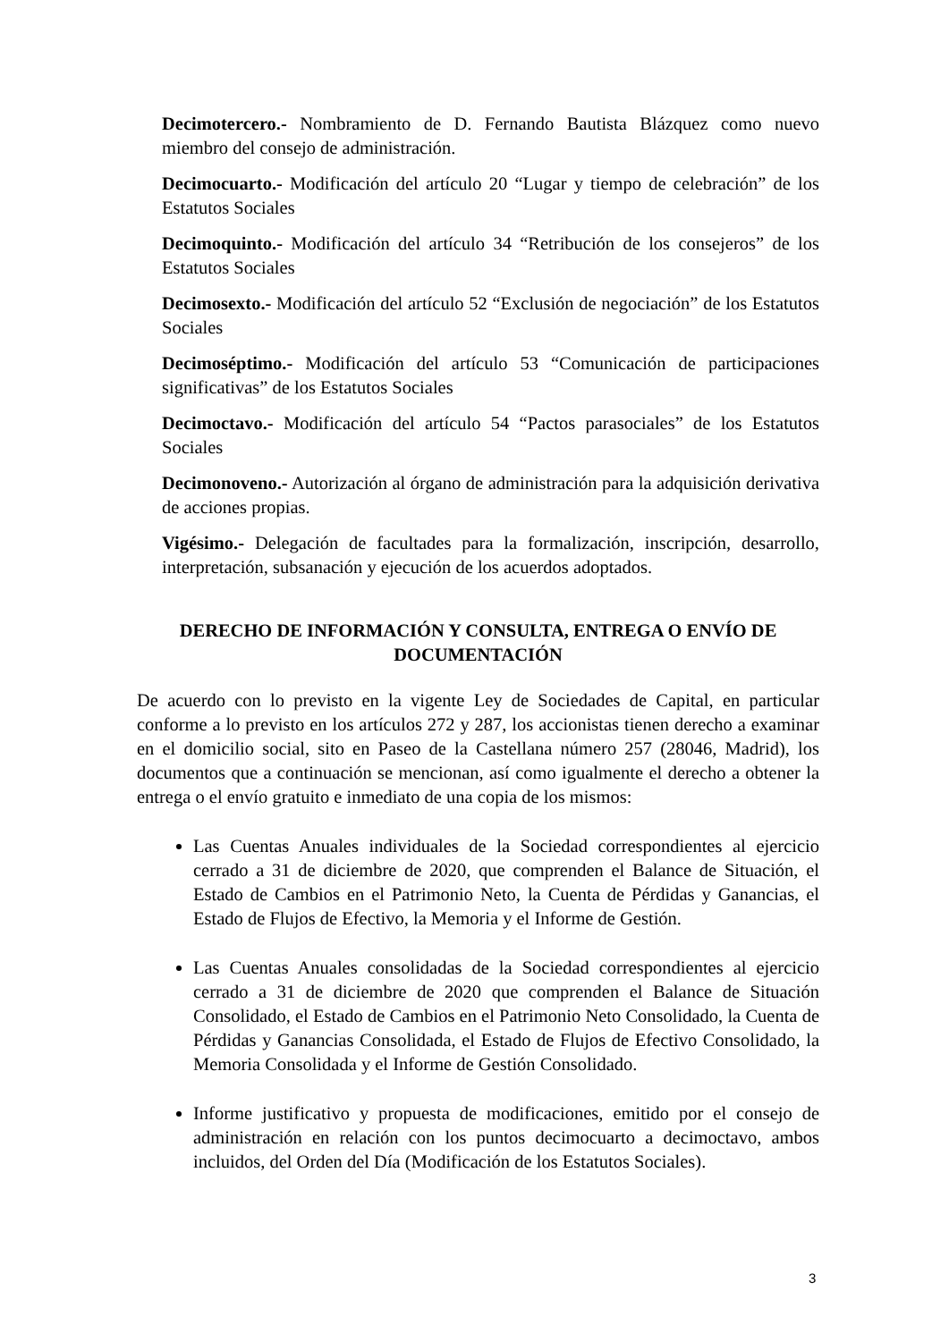Decimotercero.- Nombramiento de D. Fernando Bautista Blázquez como nuevo miembro del consejo de administración.
Decimocuarto.- Modificación del artículo 20 “Lugar y tiempo de celebración” de los Estatutos Sociales
Decimoquinto.- Modificación del artículo 34 “Retribución de los consejeros” de los Estatutos Sociales
Decimosexto.- Modificación del artículo 52 “Exclusión de negociación” de los Estatutos Sociales
Decimoséptimo.- Modificación del artículo 53 “Comunicación de participaciones significativas” de los Estatutos Sociales
Decimoctavo.- Modificación del artículo 54 “Pactos parasociales” de los Estatutos Sociales
Decimonoveno.- Autorización al órgano de administración para la adquisición derivativa de acciones propias.
Vigésimo.- Delegación de facultades para la formalización, inscripción, desarrollo, interpretación, subsanación y ejecución de los acuerdos adoptados.
DERECHO DE INFORMACIÓN Y CONSULTA, ENTREGA O ENVÍO DE DOCUMENTACIÓN
De acuerdo con lo previsto en la vigente Ley de Sociedades de Capital, en particular conforme a lo previsto en los artículos 272 y 287, los accionistas tienen derecho a examinar en el domicilio social, sito en Paseo de la Castellana número 257 (28046, Madrid), los documentos que a continuación se mencionan, así como igualmente el derecho a obtener la entrega o el envío gratuito e inmediato de una copia de los mismos:
Las Cuentas Anuales individuales de la Sociedad correspondientes al ejercicio cerrado a 31 de diciembre de 2020, que comprenden el Balance de Situación, el Estado de Cambios en el Patrimonio Neto, la Cuenta de Pérdidas y Ganancias, el Estado de Flujos de Efectivo, la Memoria y el Informe de Gestión.
Las Cuentas Anuales consolidadas de la Sociedad correspondientes al ejercicio cerrado a 31 de diciembre de 2020 que comprenden el Balance de Situación Consolidado, el Estado de Cambios en el Patrimonio Neto Consolidado, la Cuenta de Pérdidas y Ganancias Consolidada, el Estado de Flujos de Efectivo Consolidado, la Memoria Consolidada y el Informe de Gestión Consolidado.
Informe justificativo y propuesta de modificaciones, emitido por el consejo de administración en relación con los puntos decimocuarto a decimoctavo, ambos incluidos, del Orden del Día (Modificación de los Estatutos Sociales).
3